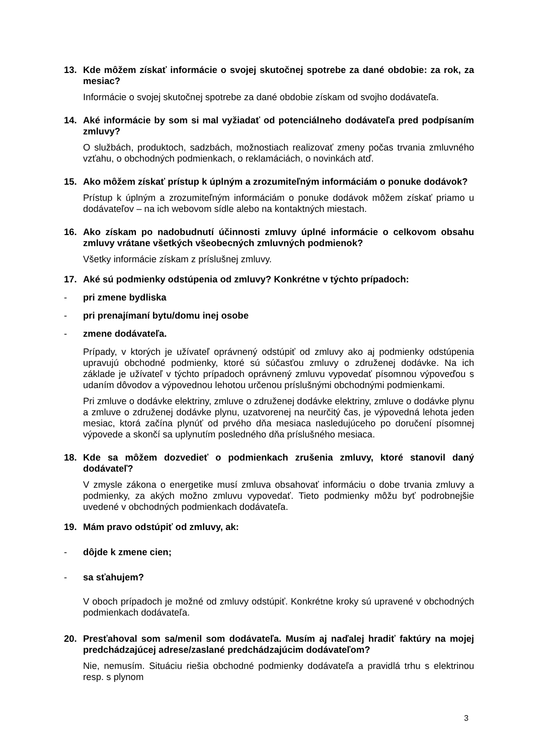13. Kde môžem získať informácie o svojej skutočnej spotrebe za dané obdobie: za rok, za mesiac?
Informácie o svojej skutočnej spotrebe za dané obdobie získam od svojho dodávateľa.
14. Aké informácie by som si mal vyžiadať od potenciálneho dodávateľa pred podpísaním zmluvy?
O službách, produktoch, sadzbách, možnostiach realizovať zmeny počas trvania zmluvného vzťahu, o obchodných podmienkach, o reklamáciách, o novinkách atď.
15. Ako môžem získať prístup k úplným a zrozumiteľným informáciám o ponuke dodávok?
Prístup k úplným a zrozumiteľným informáciám o ponuke dodávok môžem získať priamo u dodávateľov – na ich webovom sídle alebo na kontaktných miestach.
16. Ako získam po nadobudnutí účinnosti zmluvy úplné informácie o celkovom obsahu zmluvy vrátane všetkých všeobecných zmluvných podmienok?
Všetky informácie získam z príslušnej zmluvy.
17. Aké sú podmienky odstúpenia od zmluvy? Konkrétne v týchto prípadoch:
- pri zmene bydliska
- pri prenajímaní bytu/domu inej osobe
- zmene dodávateľa.
Prípady, v ktorých je užívateľ oprávnený odstúpiť od zmluvy ako aj podmienky odstúpenia upravujú obchodné podmienky, ktoré sú súčasťou zmluvy o združenej dodávke. Na ich základe je užívateľ v týchto prípadoch oprávnený zmluvu vypovedať písomnou výpoveďou s udaním dôvodov a výpovednou lehotou určenou príslušnými obchodnými podmienkami.
Pri zmluve o dodávke elektriny, zmluve o združenej dodávke elektriny, zmluve o dodávke plynu a zmluve o združenej dodávke plynu, uzatvorenej na neurčitý čas, je výpovedná lehota jeden mesiac, ktorá začína plynúť od prvého dňa mesiaca nasledujúceho po doručení písomnej výpovede a skončí sa uplynutím posledného dňa príslušného mesiaca.
18. Kde sa môžem dozvedieť o podmienkach zrušenia zmluvy, ktoré stanovil daný dodávateľ?
V zmysle zákona o energetike musí zmluva obsahovať informáciu o dobe trvania zmluvy a podmienky, za akých možno zmluvu vypovedať. Tieto podmienky môžu byť podrobnejšie uvedené v obchodných podmienkach dodávateľa.
19. Mám pravo odstúpiť od zmluvy, ak:
- dôjde k zmene cien;
- sa sťahujem?
V oboch prípadoch je možné od zmluvy odstúpiť. Konkrétne kroky sú upravené v obchodných podmienkach dodávateľa.
20. Presťahoval som sa/menil som dodávateľa. Musím aj naďalej hradiť faktúry na mojej predchádzajúcej adrese/zaslané predchádzajúcim dodávateľom?
Nie, nemusím. Situáciu riešia obchodné podmienky dodávateľa a pravidlá trhu s elektrinou resp. s plynom
3